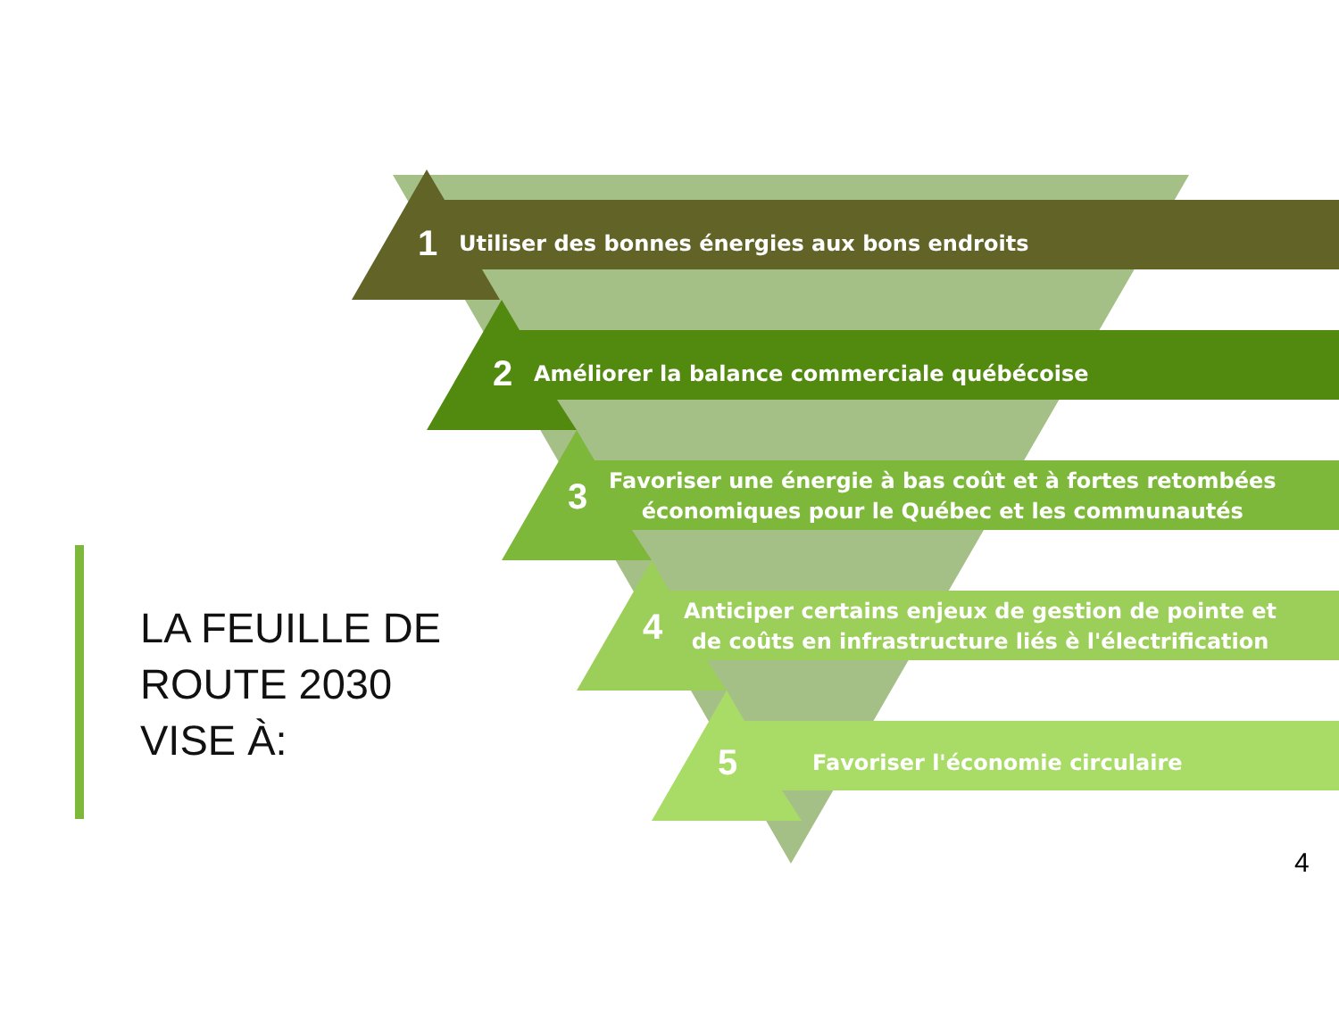LA FEUILLE DE
ROUTE 2030
VISE À:
1 Utiliser des bonnes énergies aux bons endroits
2 Améliorer la balance commerciale québécoise
3 Favoriser une énergie à bas coût et à fortes retombées
économiques pour le Québec et les communautés
4 Anticiper certains enjeux de gestion de pointe et
de coûts en infrastructure liés è l'électrification
5 Favoriser l'économie circulaire
4